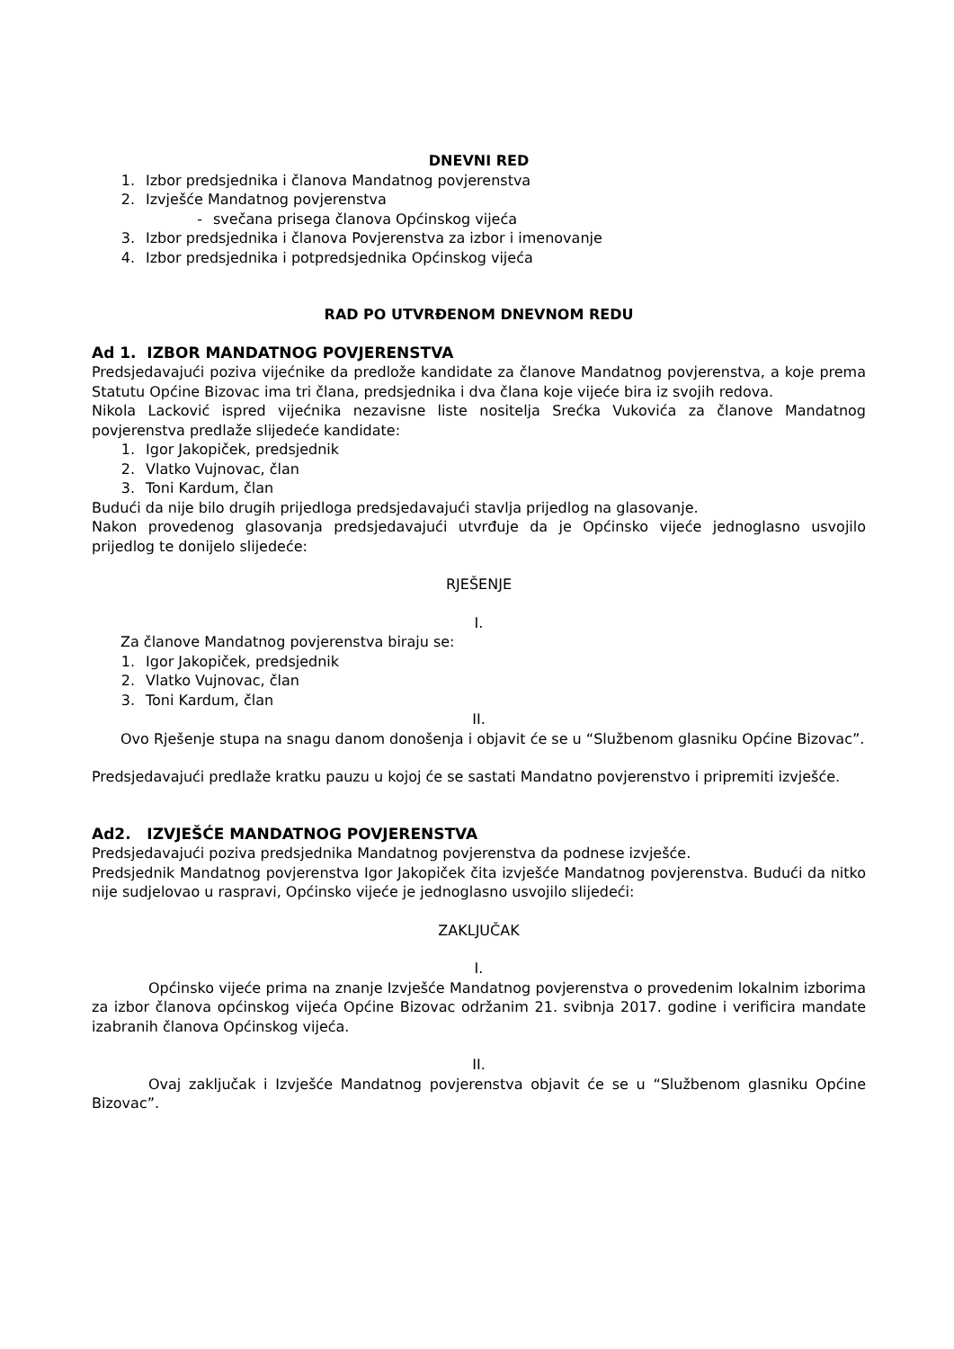DNEVNI RED
1. Izbor predsjednika i članova Mandatnog povjerenstva
2. Izvješće Mandatnog povjerenstva
- svečana prisega članova Općinskog vijeća
3. Izbor predsjednika i članova Povjerenstva za izbor i imenovanje
4. Izbor predsjednika i potpredsjednika Općinskog vijeća
RAD PO UTVRĐENOM DNEVNOM REDU
Ad 1. IZBOR MANDATNOG POVJERENSTVA
Predsjedavajući poziva vijećnike da predlože kandidate za članove Mandatnog povjerenstva, a koje prema Statutu Općine Bizovac ima tri člana, predsjednika i dva člana koje vijeće bira iz svojih redova.
Nikola Lacković ispred vijećnika nezavisne liste nositelja Srećka Vukovića za članove Mandatnog povjerenstva predlaže slijedeće kandidate:
1. Igor Jakopiček, predsjednik
2. Vlatko Vujnovac, član
3. Toni Kardum, član
Budući da nije bilo drugih prijedloga predsjedavajući stavlja prijedlog na glasovanje.
Nakon provedenog glasovanja predsjedavajući utvrđuje da je Općinsko vijeće jednoglasno usvojilo prijedlog te donijelo slijedeće:
RJEŠENJE
I.
Za članove Mandatnog povjerenstva biraju se:
1. Igor Jakopiček, predsjednik
2. Vlatko Vujnovac, član
3. Toni Kardum, član
II.
Ovo Rješenje stupa na snagu danom donošenja i objavit će se u “Službenom glasniku Općine Bizovac”.
Predsjedavajući predlaže kratku pauzu u kojoj će se sastati Mandatno povjerenstvo i pripremiti izvješće.
Ad2. IZVJEŠĆE MANDATNOG POVJERENSTVA
Predsjedavajući poziva predsjednika Mandatnog povjerenstva da podnese izvješće.
Predsjednik Mandatnog povjerenstva Igor Jakopiček čita izvješće Mandatnog povjerenstva. Budući da nitko nije sudjelovao u raspravi, Općinsko vijeće je jednoglasno usvojilo slijedeći:
ZAKLJUČAK
I.
Općinsko vijeće prima na znanje Izvješće Mandatnog povjerenstva o provedenim lokalnim izborima za izbor članova općinskog vijeća Općine Bizovac održanim 21. svibnja 2017. godine i verificira mandate izabranih članova Općinskog vijeća.
II.
Ovaj zaključak i Izvješće Mandatnog povjerenstva objavit će se u “Službenom glasniku Općine Bizovac”.